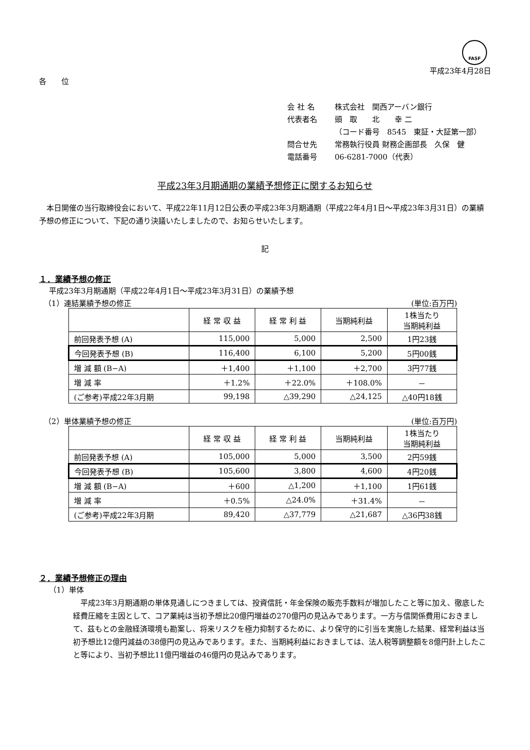FASF
平成23年4月28日
各　　位
会 社 名 株式会社　関西アーバン銀行
代表者名 頭　取　　北　　幸 二
（コード番号　8545　東証・大証第一部）
問合せ先 常務執行役員 財務企画部長　久保　健
電話番号 06-6281-7000（代表）
平成23年3月期通期の業績予想修正に関するお知らせ
本日開催の当行取締役会において、平成22年11月12日公表の平成23年3月期通期（平成22年4月1日～平成23年3月31日）の業績予想の修正について、下記の通り決議いたしましたので、お知らせいたします。
記
１．業績予想の修正
平成23年3月期通期（平成22年4月1日～平成23年3月31日）の業績予想
（1）連結業績予想の修正 (単位:百万円)
| | 経 常 収 益 | 経 常 利 益 | 当期純利益 | 1株当たり 当期純利益 |
| --- | --- | --- | --- | --- |
| 前回発表予想 (A) | 115,000 | 5,000 | 2,500 | 1円23銭 |
| 今回発表予想 (B) | 116,400 | 6,100 | 5,200 | 5円00銭 |
| 増 減 額 (B−A) | ＋1,400 | ＋1,100 | ＋2,700 | 3円77銭 |
| 増 減 率 | ＋1.2% | ＋22.0% | ＋108.0% | － |
| (ご参考)平成22年3月期 | 99,198 | △39,290 | △24,125 | △40円18銭 |
（2）単体業績予想の修正 (単位:百万円)
| | 経 常 収 益 | 経 常 利 益 | 当期純利益 | 1株当たり 当期純利益 |
| --- | --- | --- | --- | --- |
| 前回発表予想 (A) | 105,000 | 5,000 | 3,500 | 2円59銭 |
| 今回発表予想 (B) | 105,600 | 3,800 | 4,600 | 4円20銭 |
| 増 減 額 (B−A) | ＋600 | △1,200 | ＋1,100 | 1円61銭 |
| 増 減 率 | ＋0.5% | △24.0% | ＋31.4% | － |
| (ご参考)平成22年3月期 | 89,420 | △37,779 | △21,687 | △36円38銭 |
２．業績予想修正の理由
（1）単体
平成23年3月期通期の単体見通しにつきましては、投資信託・年金保険の販売手数料が増加したこと等に加え、徹底した経費圧縮を主因として、コア業純は当初予想比20億円増益の270億円の見込みであります。一方与信関係費用におきまして、茲もとの金融経済環境も勘案し、将来リスクを極力抑制するために、より保守的に引当を実施した結果、経常利益は当初予想比12億円減益の38億円の見込みであります。また、当期純利益におきましては、法人税等調整額を8億円計上したこと等により、当初予想比11億円増益の46億円の見込みであります。